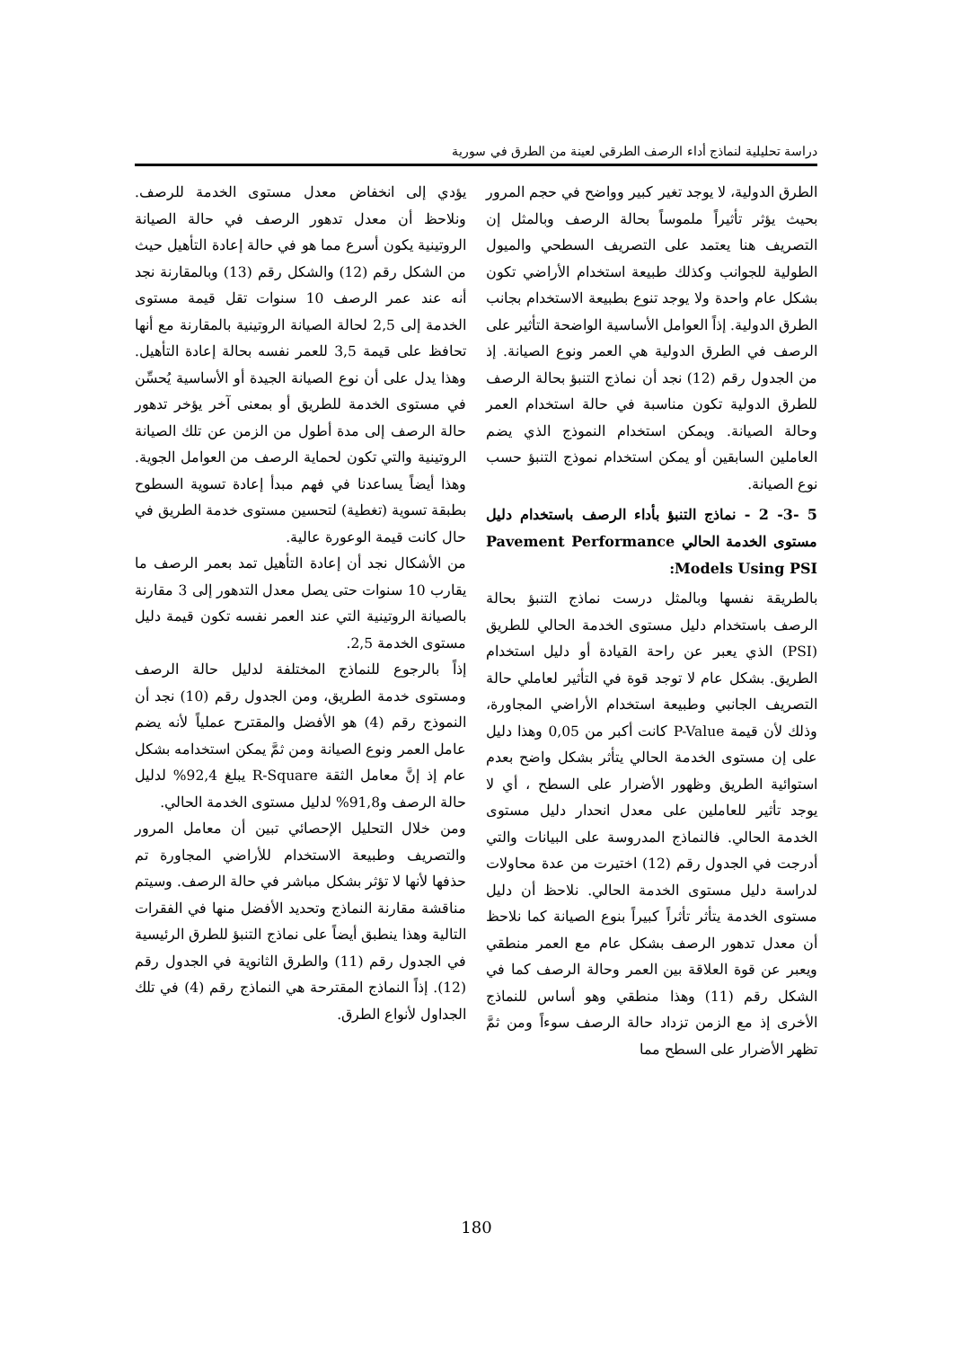دراسة تحليلية لنماذج أداء الرصف الطرقي لعينة من الطرق في سورية
الطرق الدولية، لا يوجد تغير كبير وواضح في حجم المرور بحيث يؤثر تأثيراً ملموساً بحالة الرصف وبالمثل إن التصريف هنا يعتمد على التصريف السطحي والميول الطولية للجوانب وكذلك طبيعة استخدام الأراضي تكون بشكل عام واحدة ولا يوجد تنوع بطبيعة الاستخدام بجانب الطرق الدولية. إذاً العوامل الأساسية الواضحة التأثير على الرصف في الطرق الدولية هي العمر ونوع الصيانة. إذ من الجدول رقم (12) نجد أن نماذج التنبؤ بحالة الرصف للطرق الدولية تكون مناسبة في حالة استخدام العمر وحالة الصيانة. ويمكن استخدام النموذج الذي يضم العاملين السابقين أو يمكن استخدام نموذج التنبؤ حسب نوع الصيانة.
5 -3- 2 - نماذج التنبؤ بأداء الرصف باستخدام دليل مستوى الخدمة الحالي Pavement Performance Models Using PSI:
بالطريقة نفسها وبالمثل درست نماذج التنبؤ بحالة الرصف باستخدام دليل مستوى الخدمة الحالي للطريق (PSI) الذي يعبر عن راحة القيادة أو دليل استخدام الطريق. بشكل عام لا توجد قوة في التأثير لعاملي حالة التصريف الجانبي وطبيعة استخدام الأراضي المجاورة، وذلك لأن قيمة P-Value كانت أكبر من 0,05 وهذا دليل على إن مستوى الخدمة الحالي يتأثر بشكل واضح بعدم استوائية الطريق وظهور الأضرار على السطح ، أي لا يوجد تأثير للعاملين على معدل انحدار دليل مستوى الخدمة الحالي. فالنماذج المدروسة على البيانات والتي أدرجت في الجدول رقم (12) اختيرت من عدة محاولات لدراسة دليل مستوى الخدمة الحالي. نلاحظ أن دليل مستوى الخدمة يتأثر تأثراً كبيراً بنوع الصيانة كما نلاحظ أن معدل تدهور الرصف بشكل عام مع العمر منطقي ويعبر عن قوة العلاقة بين العمر وحالة الرصف كما في الشكل رقم (11) وهذا منطقي وهو أساس للنماذج الأخرى إذ مع الزمن تزداد حالة الرصف سوءاً ومن ثمَّ تظهر الأضرار على السطح مما
يؤدي إلى انخفاض معدل مستوى الخدمة للرصف. ونلاحظ أن معدل تدهور الرصف في حالة الصيانة الروتينية يكون أسرع مما هو في حالة إعادة التأهيل حيث من الشكل رقم (12) والشكل رقم (13) وبالمقارنة نجد أنه عند عمر الرصف 10 سنوات تقل قيمة مستوى الخدمة إلى 2,5 لحالة الصيانة الروتينية بالمقارنة مع أنها تحافظ على قيمة 3,5 للعمر نفسه بحالة إعادة التأهيل. وهذا يدل على أن نوع الصيانة الجيدة أو الأساسية يُحسِّن في مستوى الخدمة للطريق أو بمعنى آخر يؤخر تدهور حالة الرصف إلى مدة أطول من الزمن عن تلك الصيانة الروتينية والتي تكون لحماية الرصف من العوامل الجوية. وهذا أيضاً يساعدنا في فهم مبدأ إعادة تسوية السطوح بطبقة تسوية (تغطية) لتحسين مستوى خدمة الطريق في حال كانت قيمة الوعورة عالية.
من الأشكال نجد أن إعادة التأهيل تمد بعمر الرصف ما يقارب 10 سنوات حتى يصل معدل التدهور إلى 3 مقارنة بالصيانة الروتينية التي عند العمر نفسه تكون قيمة دليل مستوى الخدمة 2,5.
إذاً بالرجوع للنماذج المختلفة لدليل حالة الرصف ومستوى خدمة الطريق، ومن الجدول رقم (10) نجد أن النموذج رقم (4) هو الأفضل والمقترح عملياً لأنه يضم عامل العمر ونوع الصيانة ومن ثمَّ يمكن استخدامه بشكل عام إذ إنَّ معامل الثقة R-Square يبلغ 92,4% لدليل حالة الرصف و91,8% لدليل مستوى الخدمة الحالي.
ومن خلال التحليل الإحصائي تبين أن معامل المرور والتصريف وطبيعة الاستخدام للأراضي المجاورة تم حذفها لأنها لا تؤثر بشكل مباشر في حالة الرصف. وسيتم مناقشة مقارنة النماذج وتحديد الأفضل منها في الفقرات التالية وهذا ينطبق أيضاً على نماذج التنبؤ للطرق الرئيسية في الجدول رقم (11) والطرق الثانوية في الجدول رقم (12). إذاً النماذج المقترحة هي النماذج رقم (4) في تلك الجداول لأنواع الطرق.
180